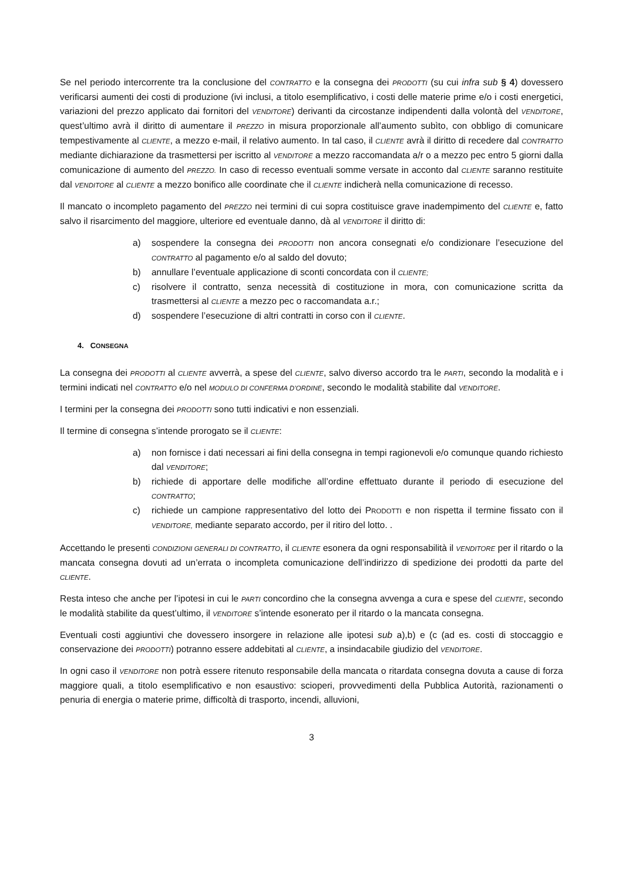Se nel periodo intercorrente tra la conclusione del CONTRATTO e la consegna dei PRODOTTI (su cui infra sub § 4) dovessero verificarsi aumenti dei costi di produzione (ivi inclusi, a titolo esemplificativo, i costi delle materie prime e/o i costi energetici, variazioni del prezzo applicato dai fornitori del VENDITORE) derivanti da circostanze indipendenti dalla volontà del VENDITORE, quest’ultimo avrà il diritto di aumentare il PREZZO in misura proporzionale all’aumento subìto, con obbligo di comunicare tempestivamente al CLIENTE, a mezzo e-mail, il relativo aumento. In tal caso, il CLIENTE avrà il diritto di recedere dal CONTRATTO mediante dichiarazione da trasmettersi per iscritto al VENDITORE a mezzo raccomandata a/r o a mezzo pec entro 5 giorni dalla comunicazione di aumento del PREZZO. In caso di recesso eventuali somme versate in acconto dal CLIENTE saranno restituite dal VENDITORE al CLIENTE a mezzo bonifico alle coordinate che il CLIENTE indicherà nella comunicazione di recesso.
Il mancato o incompleto pagamento del PREZZO nei termini di cui sopra costituisce grave inadempimento del CLIENTE e, fatto salvo il risarcimento del maggiore, ulteriore ed eventuale danno, dà al VENDITORE il diritto di:
a) sospendere la consegna dei PRODOTTI non ancora consegnati e/o condizionare l’esecuzione del CONTRATTO al pagamento e/o al saldo del dovuto;
b) annullare l’eventuale applicazione di sconti concordata con il CLIENTE;
c) risolvere il contratto, senza necessità di costituzione in mora, con comunicazione scritta da trasmettersi al CLIENTE a mezzo pec o raccomandata a.r.;
d) sospendere l’esecuzione di altri contratti in corso con il CLIENTE.
4. CONSEGNA
La consegna dei PRODOTTI al CLIENTE avverrà, a spese del CLIENTE, salvo diverso accordo tra le PARTI, secondo la modalità e i termini indicati nel CONTRATTO e/o nel MODULO DI CONFERMA D’ORDINE, secondo le modalità stabilite dal VENDITORE.
I termini per la consegna dei PRODOTTI sono tutti indicativi e non essenziali.
Il termine di consegna s’intende prorogato se il CLIENTE:
a) non fornisce i dati necessari ai fini della consegna in tempi ragionevoli e/o comunque quando richiesto dal VENDITORE;
b) richiede di apportare delle modifiche all’ordine effettuato durante il periodo di esecuzione del CONTRATTO;
c) richiede un campione rappresentativo del lotto dei PRODOTTI e non rispetta il termine fissato con il VENDITORE, mediante separato accordo, per il ritiro del lotto. .
Accettando le presenti CONDIZIONI GENERALI DI CONTRATTO, il CLIENTE esonera da ogni responsabilità il VENDITORE per il ritardo o la mancata consegna dovuti ad un’errata o incompleta comunicazione dell’indirizzo di spedizione dei prodotti da parte del CLIENTE.
Resta inteso che anche per l’ipotesi in cui le PARTI concordino che la consegna avvenga a cura e spese del CLIENTE, secondo le modalità stabilite da quest’ultimo, il VENDITORE s’intende esonerato per il ritardo o la mancata consegna.
Eventuali costi aggiuntivi che dovessero insorgere in relazione alle ipotesi sub a),b) e (c (ad es. costi di stoccaggio e conservazione dei PRODOTTI) potranno essere addebitati al CLIENTE, a insindacabile giudizio del VENDITORE.
In ogni caso il VENDITORE non potrà essere ritenuto responsabile della mancata o ritardata consegna dovuta a cause di forza maggiore quali, a titolo esemplificativo e non esaustivo: scioperi, provvedimenti della Pubblica Autorità, razionamenti o penuria di energia o materie prime, difficoltà di trasporto, incendi, alluvioni,
3